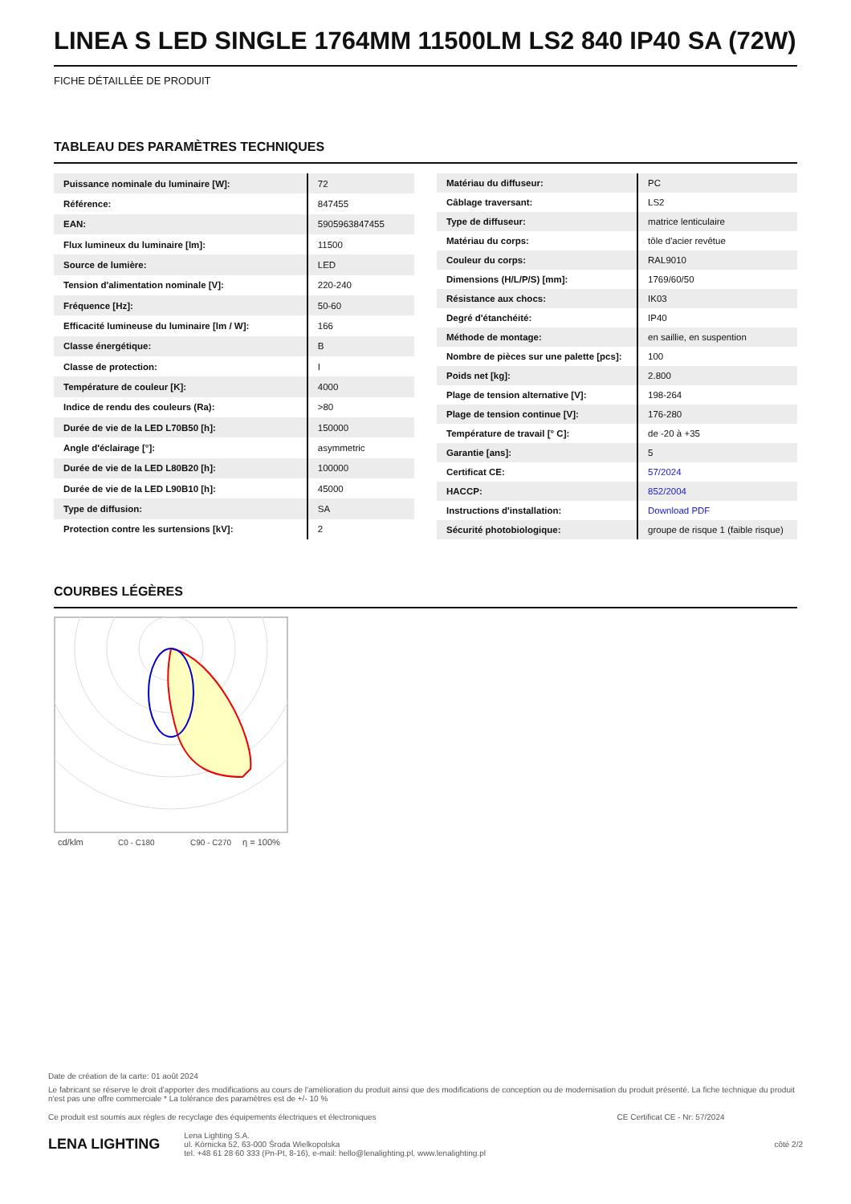LINEA S LED SINGLE 1764MM 11500LM LS2 840 IP40 SA (72W)
FICHE DÉTAILLÉE DE PRODUIT
TABLEAU DES PARAMÈTRES TECHNIQUES
| Puissance nominale du luminaire [W]: | 72 |
| Référence: | 847455 |
| EAN: | 5905963847455 |
| Flux lumineux du luminaire [lm]: | 11500 |
| Source de lumière: | LED |
| Tension d'alimentation nominale [V]: | 220-240 |
| Fréquence [Hz]: | 50-60 |
| Efficacité lumineuse du luminaire [lm / W]: | 166 |
| Classe énergétique: | B |
| Classe de protection: | I |
| Température de couleur [K]: | 4000 |
| Indice de rendu des couleurs (Ra): | >80 |
| Durée de vie de la LED L70B50 [h]: | 150000 |
| Angle d'éclairage [°]: | asymmetric |
| Durée de vie de la LED L80B20 [h]: | 100000 |
| Durée de vie de la LED L90B10 [h]: | 45000 |
| Type de diffusion: | SA |
| Protection contre les surtensions [kV]: | 2 |
| Matériau du diffuseur: | PC |
| Câblage traversant: | LS2 |
| Type de diffuseur: | matrice lenticulaire |
| Matériau du corps: | tôle d'acier revêtue |
| Couleur du corps: | RAL9010 |
| Dimensions (H/L/P/S) [mm]: | 1769/60/50 |
| Résistance aux chocs: | IK03 |
| Degré d'étanchéité: | IP40 |
| Méthode de montage: | en saillie, en suspention |
| Nombre de pièces sur une palette [pcs]: | 100 |
| Poids net [kg]: | 2.800 |
| Plage de tension alternative [V]: | 198-264 |
| Plage de tension continue [V]: | 176-280 |
| Température de travail [° C]: | de -20 à +35 |
| Garantie [ans]: | 5 |
| Certificat CE: | 57/2024 |
| HACCP: | 852/2004 |
| Instructions d'installation: | Download PDF |
| Sécurité photobiologique: | groupe de risque 1 (faible risque) |
COURBES LÉGÈRES
cd/klm
C0 - C180
C90 - C270
η = 100%
Date de création de la carte: 01 août 2024
Le fabricant se réserve le droit d'apporter des modifications au cours de l'amélioration du produit ainsi que des modifications de conception ou de modernisation du produit présenté. La fiche technique du produit n'est pas une offre commerciale * La tolérance des paramètres est de +/- 10 %
Ce produit est soumis aux règles de recyclage des équipements électriques et électroniques CE Certificat CE - Nr: 57/2024
LENA LIGHTING Lena Lighting S.A.
ul. Kórnicka 52, 63-000 Środa Wielkopolska
tel. +48 61 28 60 333 (Pn-Pt, 8-16), e-mail: hello@lenalighting.pl, www.lenalighting.pl côté 2/2